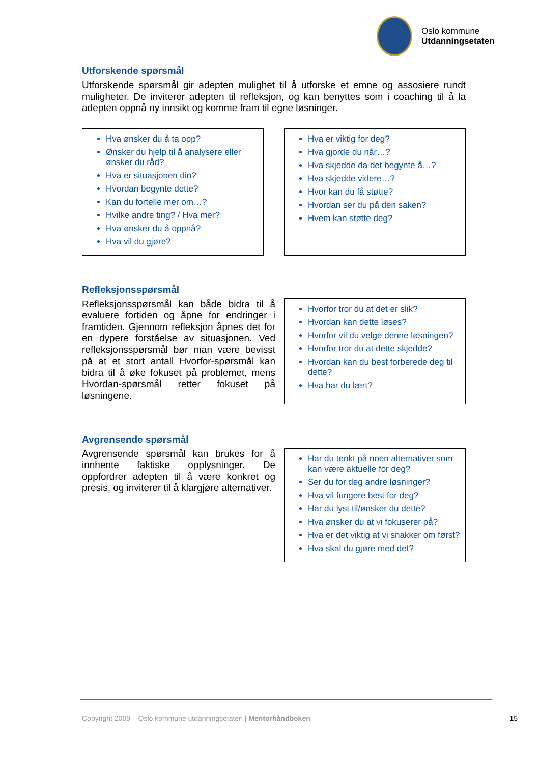Oslo kommune
Utdanningsetaten
Utforskende spørsmål
Utforskende spørsmål gir adepten mulighet til å utforske et emne og assosiere rundt muligheter. De inviterer adepten til refleksjon, og kan benyttes som i coaching til å la adepten oppnå ny innsikt og komme fram til egne løsninger.
Hva ønsker du å ta opp?
Ønsker du hjelp til å analysere eller ønsker du råd?
Hva er situasjonen din?
Hvordan begynte dette?
Kan du fortelle mer om…?
Hvilke andre ting? / Hva mer?
Hva ønsker du å oppnå?
Hva vil du gjøre?
Hva er viktig for deg?
Hva gjorde du når…?
Hva skjedde da det begynte å…?
Hva skjedde videre…?
Hvor kan du få støtte?
Hvordan ser du på den saken?
Hvem kan støtte deg?
Refleksjonsspørsmål
Refleksjonsspørsmål kan både bidra til å evaluere fortiden og åpne for endringer i framtiden. Gjennom refleksjon åpnes det for en dypere forståelse av situasjonen. Ved refleksjonsspørsmål bør man være bevisst på at et stort antall Hvorfor-spørsmål kan bidra til å øke fokuset på problemet, mens Hvordan-spørsmål retter fokuset på løsningene.
Hvorfor tror du at det er slik?
Hvordan kan dette løses?
Hvorfor vil du velge denne løsningen?
Hvorfor tror du at dette skjedde?
Hvordan kan du best forberede deg til dette?
Hva har du lært?
Avgrensende spørsmål
Avgrensende spørsmål kan brukes for å innhente faktiske opplysninger. De oppfordrer adepten til å være konkret og presis, og inviterer til å klargjøre alternativer.
Har du tenkt på noen alternativer som kan være aktuelle for deg?
Ser du for deg andre løsninger?
Hva vil fungere best for deg?
Har du lyst til/ønsker du dette?
Hva ønsker du at vi fokuserer på?
Hva er det viktig at vi snakker om først?
Hva skal du gjøre med det?
Copyright 2009 – Oslo kommune utdanningsetaten | Mentorhåndboken 15